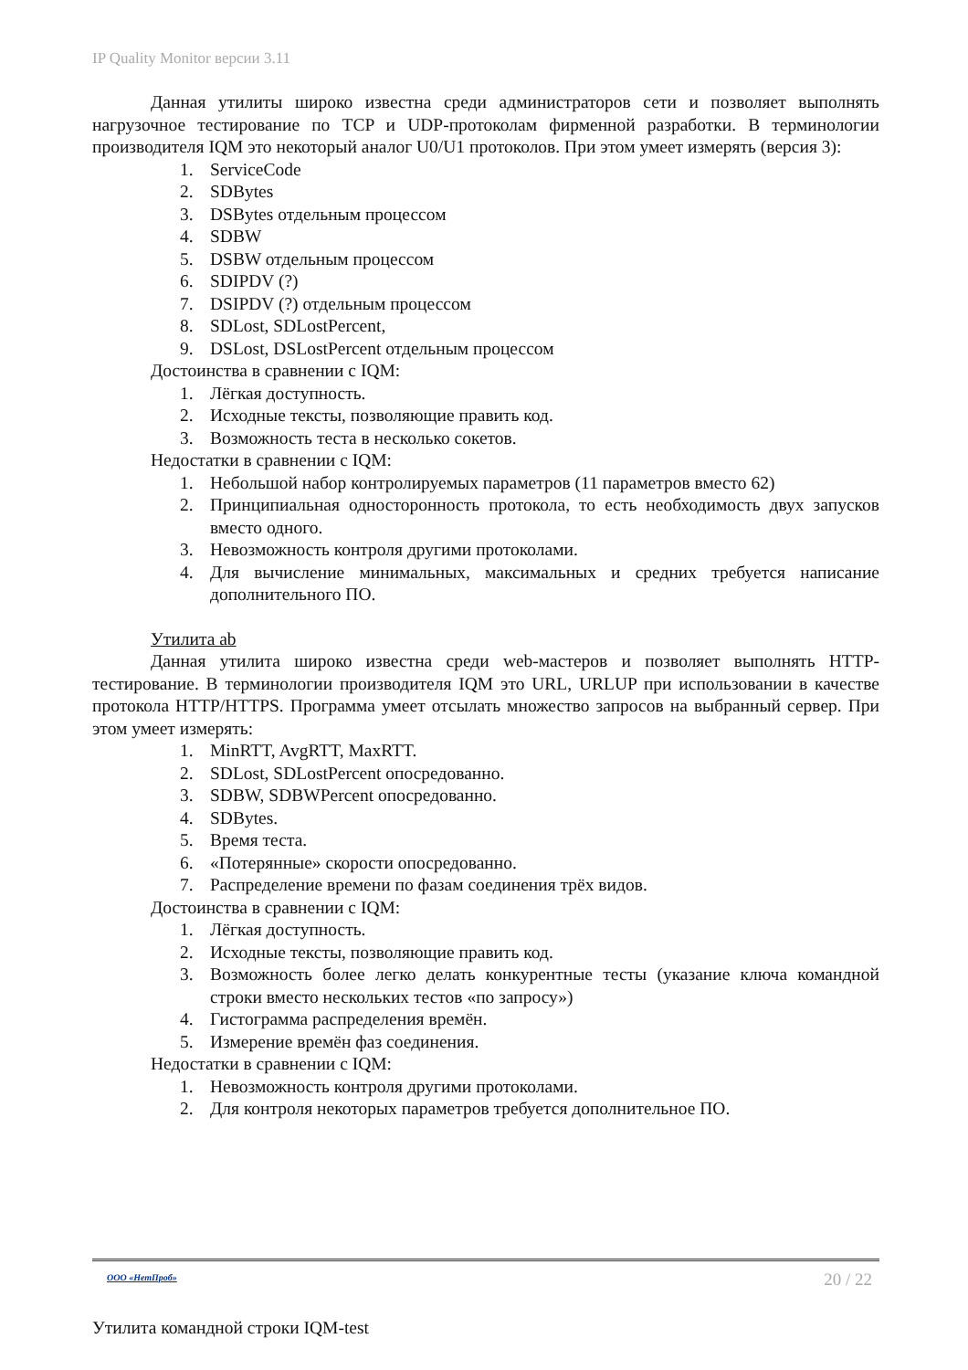IP Quality Monitor версии 3.11
Данная утилиты широко известна среди администраторов сети и позволяет выполнять нагрузочное тестирование по TCP и UDP-протоколам фирменной разработки. В терминологии производителя IQM это некоторый аналог U0/U1 протоколов. При этом умеет измерять (версия 3):
1. ServiceCode
2. SDBytes
3. DSBytes отдельным процессом
4. SDBW
5. DSBW отдельным процессом
6. SDIPDV (?)
7. DSIPDV (?) отдельным процессом
8. SDLost, SDLostPercent,
9. DSLost, DSLostPercent отдельным процессом
Достоинства в сравнении с IQM:
1. Лёгкая доступность.
2. Исходные тексты, позволяющие править код.
3. Возможность теста в несколько сокетов.
Недостатки в сравнении с IQM:
1. Небольшой набор контролируемых параметров (11 параметров вместо 62)
2. Принципиальная односторонность протокола, то есть необходимость двух запусков вместо одного.
3. Невозможность контроля другими протоколами.
4. Для вычисление минимальных, максимальных и средних требуется написание дополнительного ПО.
Утилита ab
Данная утилита широко известна среди web-мастеров и позволяет выполнять HTTP-тестирование. В терминологии производителя IQM это URL, URLUP при использовании в качестве протокола HTTP/HTTPS. Программа умеет отсылать множество запросов на выбранный сервер. При этом умеет измерять:
1. MinRTT, AvgRTT, MaxRTT.
2. SDLost, SDLostPercent опосредованно.
3. SDBW, SDBWPercent опосредованно.
4. SDBytes.
5. Время теста.
6. «Потерянные» скорости опосредованно.
7. Распределение времени по фазам соединения трёх видов.
Достоинства в сравнении с IQM:
1. Лёгкая доступность.
2. Исходные тексты, позволяющие править код.
3. Возможность более легко делать конкурентные тесты (указание ключа командной строки вместо нескольких тестов «по запросу»)
4. Гистограмма распределения времён.
5. Измерение времён фаз соединения.
Недостатки в сравнении с IQM:
1. Невозможность контроля другими протоколами.
2. Для контроля некоторых параметров требуется дополнительное ПО.
ООО «НетПроб» 20 / 22
Утилита командной строки IQM-test